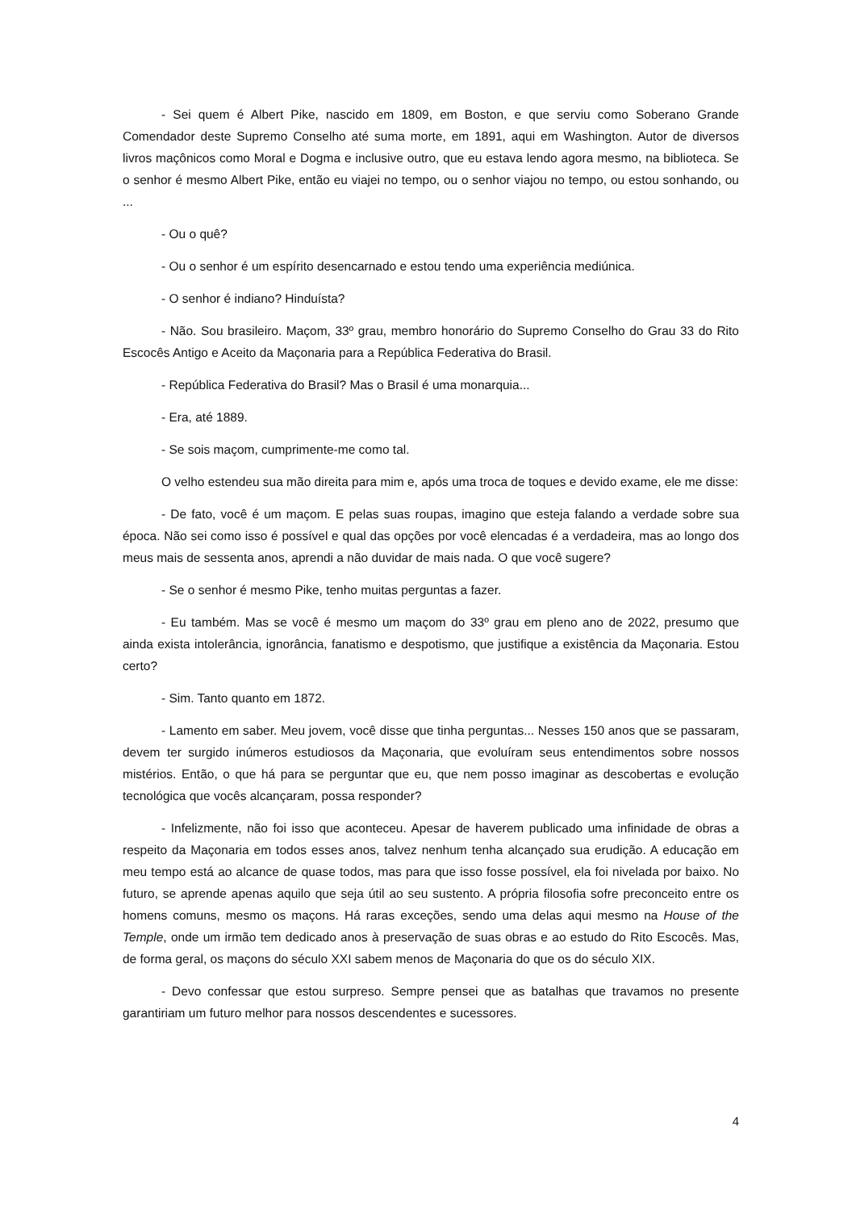- Sei quem é Albert Pike, nascido em 1809, em Boston, e que serviu como Soberano Grande Comendador deste Supremo Conselho até suma morte, em 1891, aqui em Washington. Autor de diversos livros maçônicos como Moral e Dogma e inclusive outro, que eu estava lendo agora mesmo, na biblioteca. Se o senhor é mesmo Albert Pike, então eu viajei no tempo, ou o senhor viajou no tempo, ou estou sonhando, ou ...
- Ou o quê?
- Ou o senhor é um espírito desencarnado e estou tendo uma experiência mediúnica.
- O senhor é indiano? Hinduísta?
- Não. Sou brasileiro. Maçom, 33º grau, membro honorário do Supremo Conselho do Grau 33 do Rito Escocês Antigo e Aceito da Maçonaria para a República Federativa do Brasil.
- República Federativa do Brasil? Mas o Brasil é uma monarquia...
- Era, até 1889.
- Se sois maçom, cumprimente-me como tal.
O velho estendeu sua mão direita para mim e, após uma troca de toques e devido exame, ele me disse:
- De fato, você é um maçom. E pelas suas roupas, imagino que esteja falando a verdade sobre sua época. Não sei como isso é possível e qual das opções por você elencadas é a verdadeira, mas ao longo dos meus mais de sessenta anos, aprendi a não duvidar de mais nada. O que você sugere?
- Se o senhor é mesmo Pike, tenho muitas perguntas a fazer.
- Eu também. Mas se você é mesmo um maçom do 33º grau em pleno ano de 2022, presumo que ainda exista intolerância, ignorância, fanatismo e despotismo, que justifique a existência da Maçonaria. Estou certo?
- Sim. Tanto quanto em 1872.
- Lamento em saber. Meu jovem, você disse que tinha perguntas... Nesses 150 anos que se passaram, devem ter surgido inúmeros estudiosos da Maçonaria, que evoluíram seus entendimentos sobre nossos mistérios. Então, o que há para se perguntar que eu, que nem posso imaginar as descobertas e evolução tecnológica que vocês alcançaram, possa responder?
- Infelizmente, não foi isso que aconteceu. Apesar de haverem publicado uma infinidade de obras a respeito da Maçonaria em todos esses anos, talvez nenhum tenha alcançado sua erudição. A educação em meu tempo está ao alcance de quase todos, mas para que isso fosse possível, ela foi nivelada por baixo. No futuro, se aprende apenas aquilo que seja útil ao seu sustento. A própria filosofia sofre preconceito entre os homens comuns, mesmo os maçons. Há raras exceções, sendo uma delas aqui mesmo na House of the Temple, onde um irmão tem dedicado anos à preservação de suas obras e ao estudo do Rito Escocês. Mas, de forma geral, os maçons do século XXI sabem menos de Maçonaria do que os do século XIX.
- Devo confessar que estou surpreso. Sempre pensei que as batalhas que travamos no presente garantiriam um futuro melhor para nossos descendentes e sucessores.
4